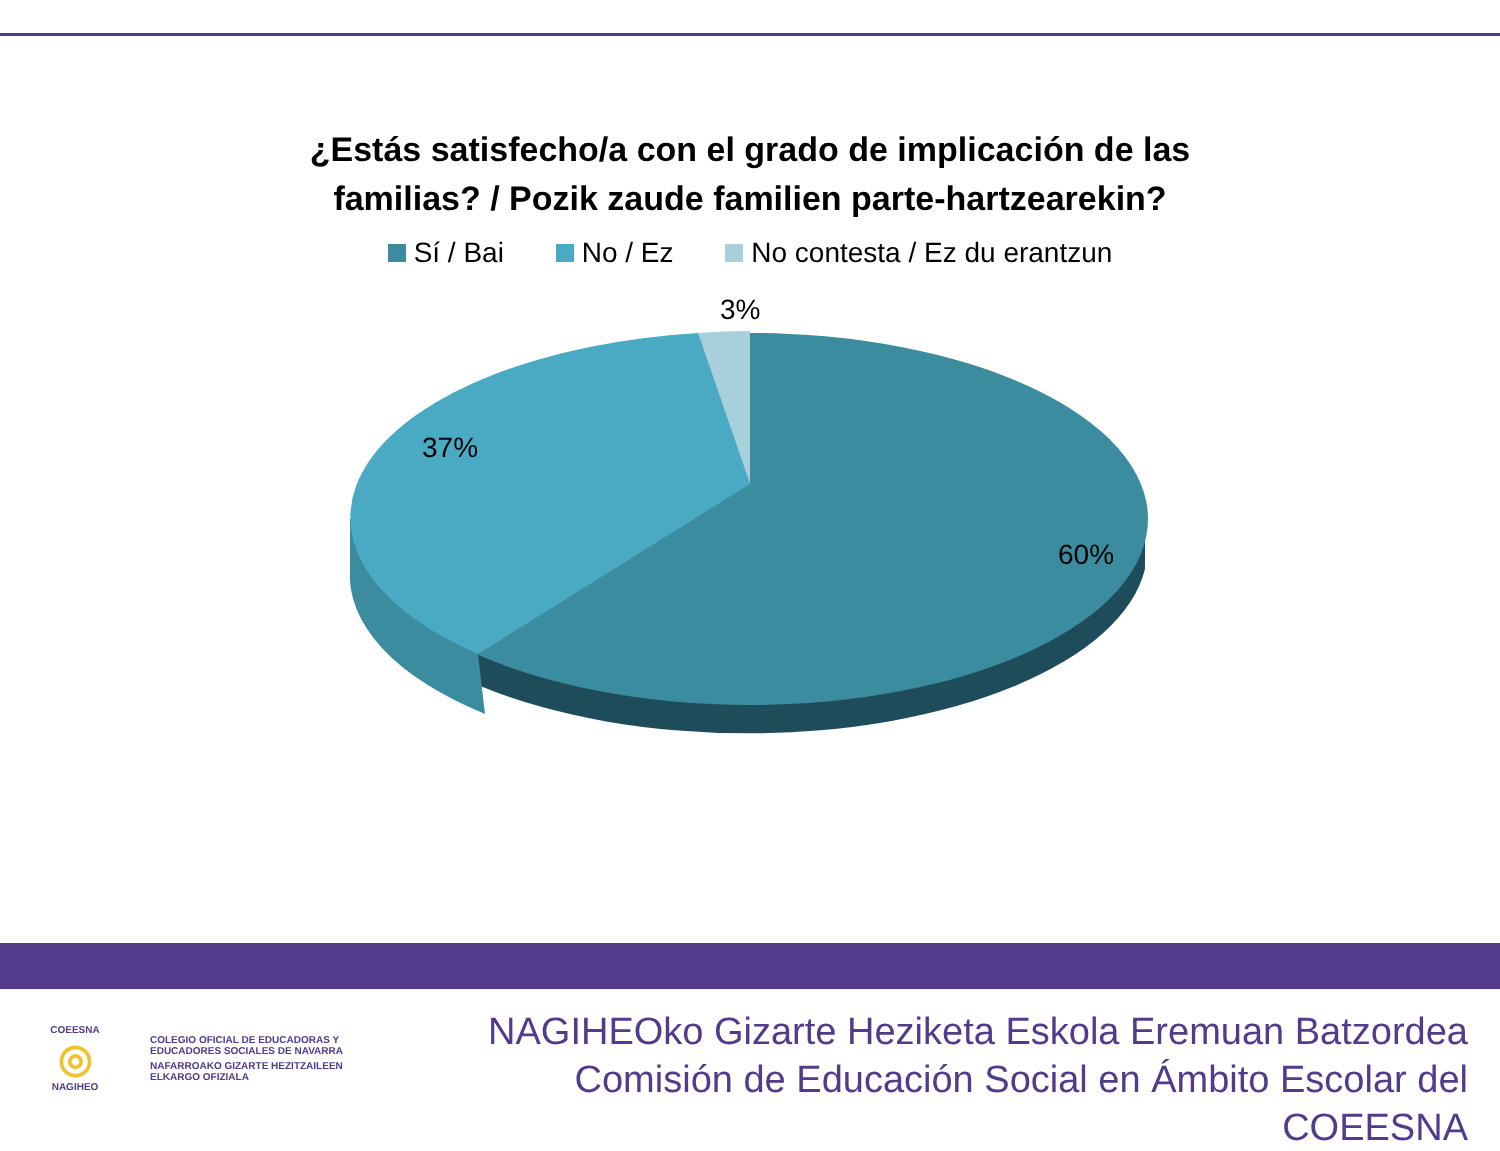¿Estás satisfecho/a con el grado de implicación de las
familias? / Pozik zaude familien parte-hartzearekin?
Sí / Bai No / Ez No contesta / Ez du erantzun
3%
37%
60%
COEESNA
◎
NAGIHEO
COLEGIO OFICIAL DE EDUCADORAS Y
EDUCADORES SOCIALES DE NAVARRA
NAFARROAKO GIZARTE HEZITZAILEEN
ELKARGO OFIZIALA
NAGIHEOko Gizarte Heziketa Eskola Eremuan Batzordea
Comisión de Educación Social en Ámbito Escolar del COEESNA